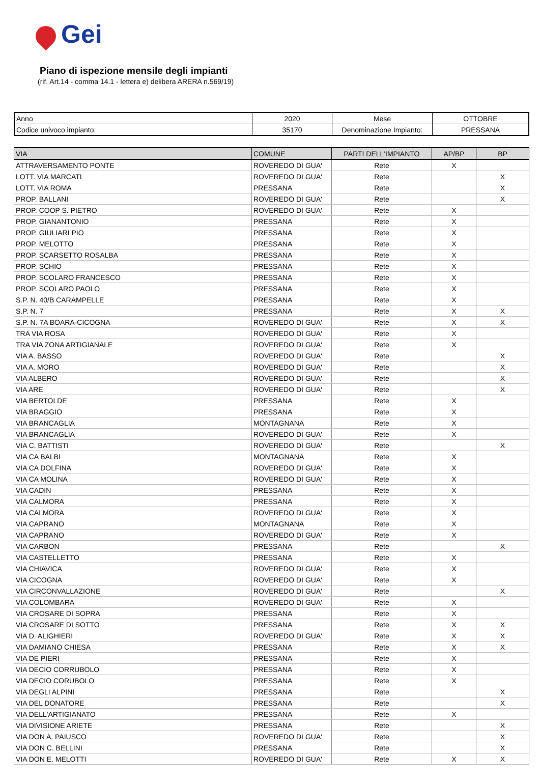Gei
Piano di ispezione mensile degli impianti
(rif. Art.14 - comma 14.1 - lettera e) delibera ARERA n.569/19)
| Anno | 2020 | Mese | OTTOBRE |
| Codice univoco impianto: | 35170 | Denominazione Impianto: | PRESSANA |
| VIA | COMUNE | PARTI DELL'IMPIANTO | AP/BP | BP |
| --- | --- | --- | --- | --- |
| ATTRAVERSAMENTO PONTE | ROVEREDO DI GUA' | Rete | X | |
| LOTT. VIA MARCATI | ROVEREDO DI GUA' | Rete | | X |
| LOTT. VIA ROMA | PRESSANA | Rete | | X |
| PROP. BALLANI | ROVEREDO DI GUA' | Rete | | X |
| PROP. COOP S. PIETRO | ROVEREDO DI GUA' | Rete | X | |
| PROP. GIANANTONIO | PRESSANA | Rete | X | |
| PROP. GIULIARI PIO | PRESSANA | Rete | X | |
| PROP. MELOTTO | PRESSANA | Rete | X | |
| PROP. SCARSETTO ROSALBA | PRESSANA | Rete | X | |
| PROP. SCHIO | PRESSANA | Rete | X | |
| PROP. SCOLARO FRANCESCO | PRESSANA | Rete | X | |
| PROP. SCOLARO PAOLO | PRESSANA | Rete | X | |
| S.P. N. 40/B CARAMPELLE | PRESSANA | Rete | X | |
| S.P. N. 7 | PRESSANA | Rete | X | X |
| S.P. N. 7A BOARA-CICOGNA | ROVEREDO DI GUA' | Rete | X | X |
| TRA VIA ROSA | ROVEREDO DI GUA' | Rete | X | |
| TRA VIA ZONA ARTIGIANALE | ROVEREDO DI GUA' | Rete | X | |
| VIA A. BASSO | ROVEREDO DI GUA' | Rete | | X |
| VIA A. MORO | ROVEREDO DI GUA' | Rete | | X |
| VIA ALBERO | ROVEREDO DI GUA' | Rete | | X |
| VIA ARE | ROVEREDO DI GUA' | Rete | | X |
| VIA BERTOLDE | PRESSANA | Rete | X | |
| VIA BRAGGIO | PRESSANA | Rete | X | |
| VIA BRANCAGLIA | MONTAGNANA | Rete | X | |
| VIA BRANCAGLIA | ROVEREDO DI GUA' | Rete | X | |
| VIA C. BATTISTI | ROVEREDO DI GUA' | Rete | | X |
| VIA CA BALBI | MONTAGNANA | Rete | X | |
| VIA CA DOLFINA | ROVEREDO DI GUA' | Rete | X | |
| VIA CA MOLINA | ROVEREDO DI GUA' | Rete | X | |
| VIA CADIN | PRESSANA | Rete | X | |
| VIA CALMORA | PRESSANA | Rete | X | |
| VIA CALMORA | ROVEREDO DI GUA' | Rete | X | |
| VIA CAPRANO | MONTAGNANA | Rete | X | |
| VIA CAPRANO | ROVEREDO DI GUA' | Rete | X | |
| VIA CARBON | PRESSANA | Rete | | X |
| VIA CASTELLETTO | PRESSANA | Rete | X | |
| VIA CHIAVICA | ROVEREDO DI GUA' | Rete | X | |
| VIA CICOGNA | ROVEREDO DI GUA' | Rete | X | |
| VIA CIRCONVALLAZIONE | ROVEREDO DI GUA' | Rete | | X |
| VIA COLOMBARA | ROVEREDO DI GUA' | Rete | X | |
| VIA CROSARE DI SOPRA | PRESSANA | Rete | X | |
| VIA CROSARE DI SOTTO | PRESSANA | Rete | X | X |
| VIA D. ALIGHIERI | ROVEREDO DI GUA' | Rete | X | X |
| VIA DAMIANO CHIESA | PRESSANA | Rete | X | X |
| VIA DE PIERI | PRESSANA | Rete | X | |
| VIA DECIO CORRUBOLO | PRESSANA | Rete | X | |
| VIA DECIO CORUBOLO | PRESSANA | Rete | X | |
| VIA DEGLI ALPINI | PRESSANA | Rete | | X |
| VIA DEL DONATORE | PRESSANA | Rete | | X |
| VIA DELL'ARTIGIANATO | PRESSANA | Rete | X | |
| VIA DIVISIONE ARIETE | PRESSANA | Rete | | X |
| VIA DON A. PAIUSCO | ROVEREDO DI GUA' | Rete | | X |
| VIA DON C. BELLINI | PRESSANA | Rete | | X |
| VIA DON E. MELOTTI | ROVEREDO DI GUA' | Rete | X | X |